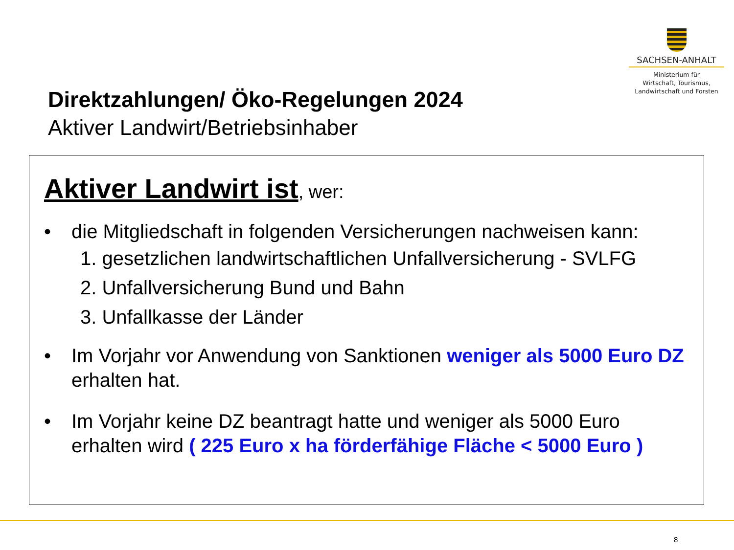SACHSEN-ANHALT
Ministerium für
Wirtschaft, Tourismus,
Landwirtschaft und Forsten
Direktzahlungen/ Öko-Regelungen 2024
Aktiver Landwirt/Betriebsinhaber
Aktiver Landwirt ist, wer:
• die Mitgliedschaft in folgenden Versicherungen nachweisen kann:
1. gesetzlichen landwirtschaftlichen Unfallversicherung - SVLFG
2. Unfallversicherung Bund und Bahn
3. Unfallkasse der Länder
• Im Vorjahr vor Anwendung von Sanktionen weniger als 5000 Euro DZ erhalten hat.
• Im Vorjahr keine DZ beantragt hatte und weniger als 5000 Euro erhalten wird ( 225 Euro x ha förderfähige Fläche < 5000 Euro )
8